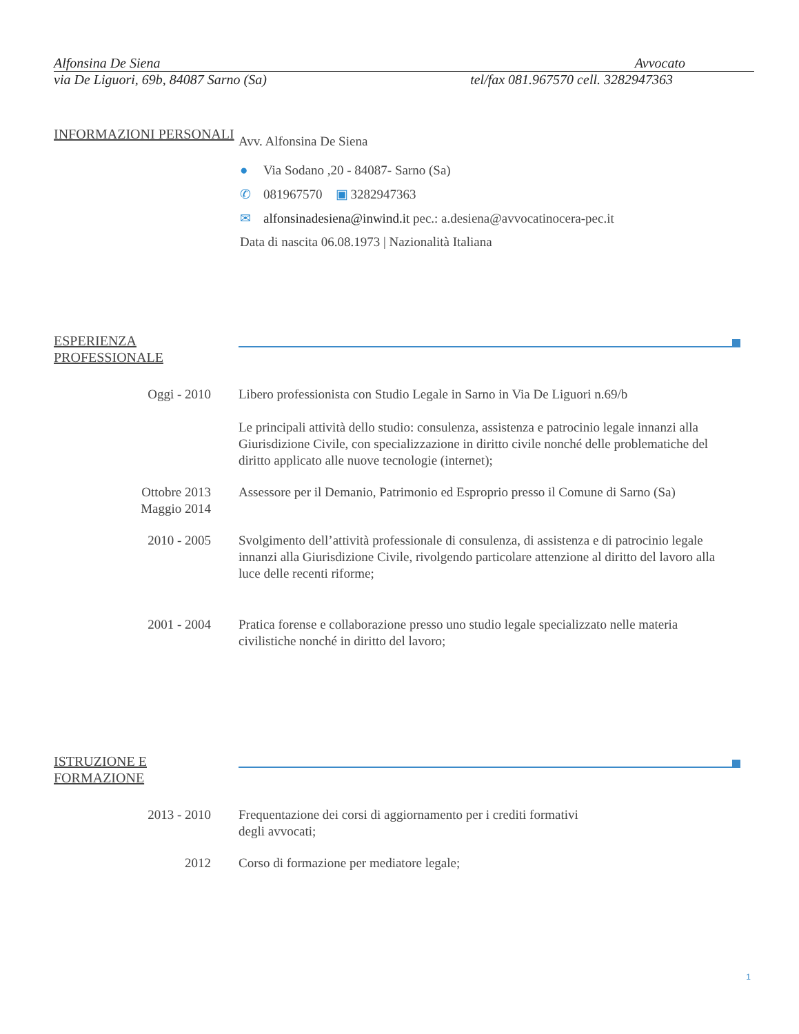Alfonsina De Siena Avvocato
via De Liguori, 69b, 84087 Sarno (Sa) tel/fax 081.967570 cell. 3282947363
INFORMAZIONI PERSONALI
Avv. Alfonsina De Siena
● Via Sodano ,20 - 84087- Sarno (Sa)
✆ 081967570 ▣ 3282947363
✉ alfonsinadesiena@inwind.it pec.: a.desiena@avvocatinocera-pec.it
Data di nascita 06.08.1973 | Nazionalità Italiana
ESPERIENZA PROFESSIONALE
Oggi - 2010 Libero professionista con Studio Legale in Sarno in Via De Liguori n.69/b
Le principali attività dello studio: consulenza, assistenza e patrocinio legale innanzi alla Giurisdizione Civile, con specializzazione in diritto civile nonché delle problematiche del diritto applicato alle nuove tecnologie (internet);
Ottobre 2013
Maggio 2014
Assessore per il Demanio, Patrimonio ed Esproprio presso il Comune di Sarno (Sa)
2010 - 2005 Svolgimento dell’attività professionale di consulenza, di assistenza e di patrocinio legale innanzi alla Giurisdizione Civile, rivolgendo particolare attenzione al diritto del lavoro alla luce delle recenti riforme;
2001 - 2004 Pratica forense e collaborazione presso uno studio legale specializzato nelle materia civilistiche nonché in diritto del lavoro;
ISTRUZIONE E FORMAZIONE
2013 - 2010 Frequentazione dei corsi di aggiornamento per i crediti formativi degli avvocati;
2012 Corso di formazione per mediatore legale;
1